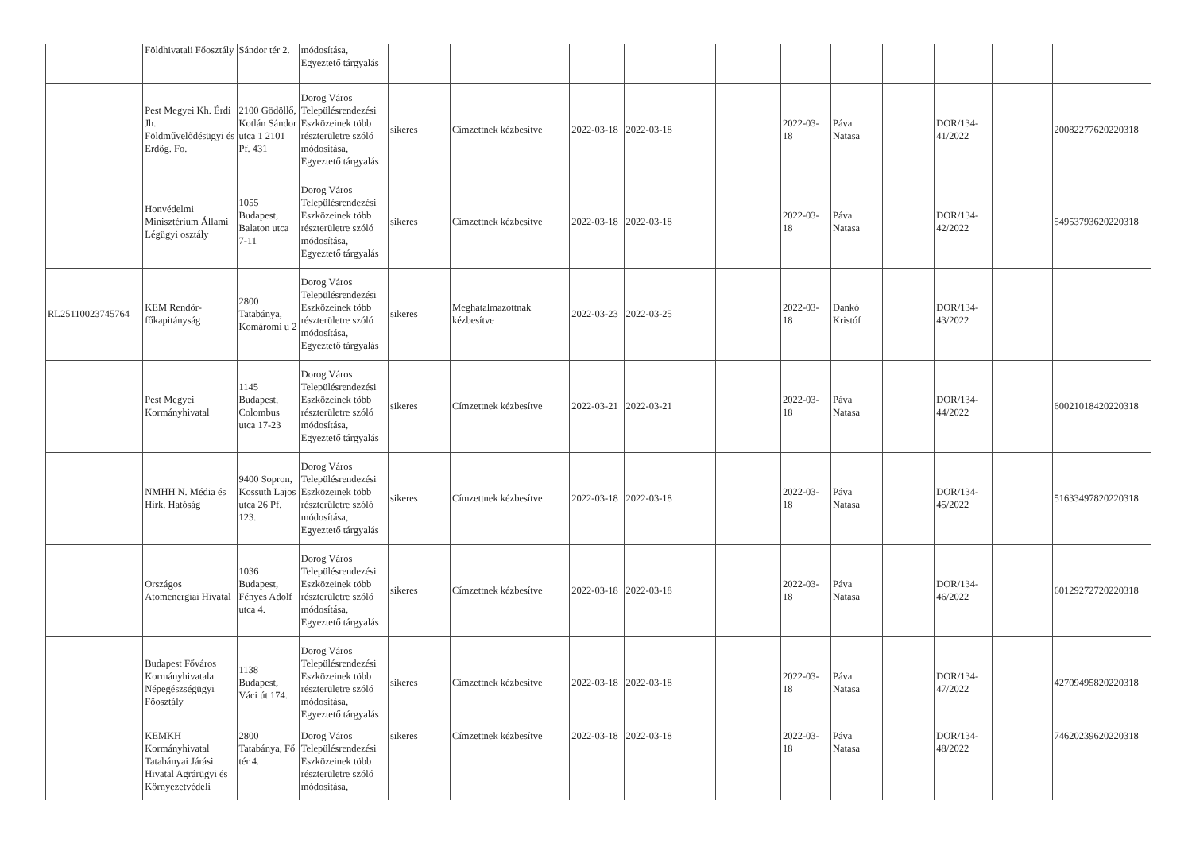| | Földhivatali Főosztály | Sándor tér 2. | módosítása, Egyeztető tárgyalás | | | | | | | | | | | |
| | Pest Megyei Kh. Érdi Jh. Földművelődésügyi és Erdőg. Fo. | 2100 Gödöllő, Kotlán Sándor utca 1 2101 Pf. 431 | Dorog Város Településrendezési Eszközeinek több részterületre szóló módosítása, Egyeztető tárgyalás | sikeres | Címzettnek kézbesítve | 2022-03-18 | 2022-03-18 | | 2022-03-18 | Páva Natasa | | DOR/134-41/2022 | | 20082277620220318 |
| | Honvédelmi Minisztérium Állami Légügyi osztály | 1055 Budapest, Balaton utca 7-11 | Dorog Város Településrendezési Eszközeinek több részterületre szóló módosítása, Egyeztető tárgyalás | sikeres | Címzettnek kézbesítve | 2022-03-18 | 2022-03-18 | | 2022-03-18 | Páva Natasa | | DOR/134-42/2022 | | 54953793620220318 |
| RL25110023745764 | KEM Rendőr-főkapitányság | 2800 Tatabánya, Komáromi u 2 | Dorog Város Településrendezési Eszközeinek több részterületre szóló módosítása, Egyeztető tárgyalás | sikeres | Meghatalmazottnak kézbesítve | 2022-03-23 | 2022-03-25 | | 2022-03-18 | Dankó Kristóf | | DOR/134-43/2022 | | |
| | Pest Megyei Kormányhivatal | 1145 Budapest, Colombus utca 17-23 | Dorog Város Településrendezési Eszközeinek több részterületre szóló módosítása, Egyeztető tárgyalás | sikeres | Címzettnek kézbesítve | 2022-03-21 | 2022-03-21 | | 2022-03-18 | Páva Natasa | | DOR/134-44/2022 | | 60021018420220318 |
| | NMHH N. Média és Hírk. Hatóság | 9400 Sopron, Kossuth Lajos utca 26 Pf. 123. | Dorog Város Településrendezési Eszközeinek több részterületre szóló módosítása, Egyeztető tárgyalás | sikeres | Címzettnek kézbesítve | 2022-03-18 | 2022-03-18 | | 2022-03-18 | Páva Natasa | | DOR/134-45/2022 | | 51633497820220318 |
| | Országos Atomenergiai Hivatal | 1036 Budapest, Fényes Adolf utca 4. | Dorog Város Településrendezési Eszközeinek több részterületre szóló módosítása, Egyeztető tárgyalás | sikeres | Címzettnek kézbesítve | 2022-03-18 | 2022-03-18 | | 2022-03-18 | Páva Natasa | | DOR/134-46/2022 | | 60129272720220318 |
| | Budapest Főváros Kormányhivatala Népegészségügyi Főosztály | 1138 Budapest, Váci út 174. | Dorog Város Településrendezési Eszközeinek több részterületre szóló módosítása, Egyeztető tárgyalás | sikeres | Címzettnek kézbesítve | 2022-03-18 | 2022-03-18 | | 2022-03-18 | Páva Natasa | | DOR/134-47/2022 | | 42709495820220318 |
| | KEMKH Kormányhivatal Tatabányai Járási Hivatal Agrárügyi és Környezetvédeli | 2800 Tatabánya, Fő tér 4. | Dorog Város Településrendezési Eszközeinek több részterületre szóló módosítása, | sikeres | Címzettnek kézbesítve | 2022-03-18 | 2022-03-18 | | 2022-03-18 | Páva Natasa | | DOR/134-48/2022 | | 74620239620220318 |